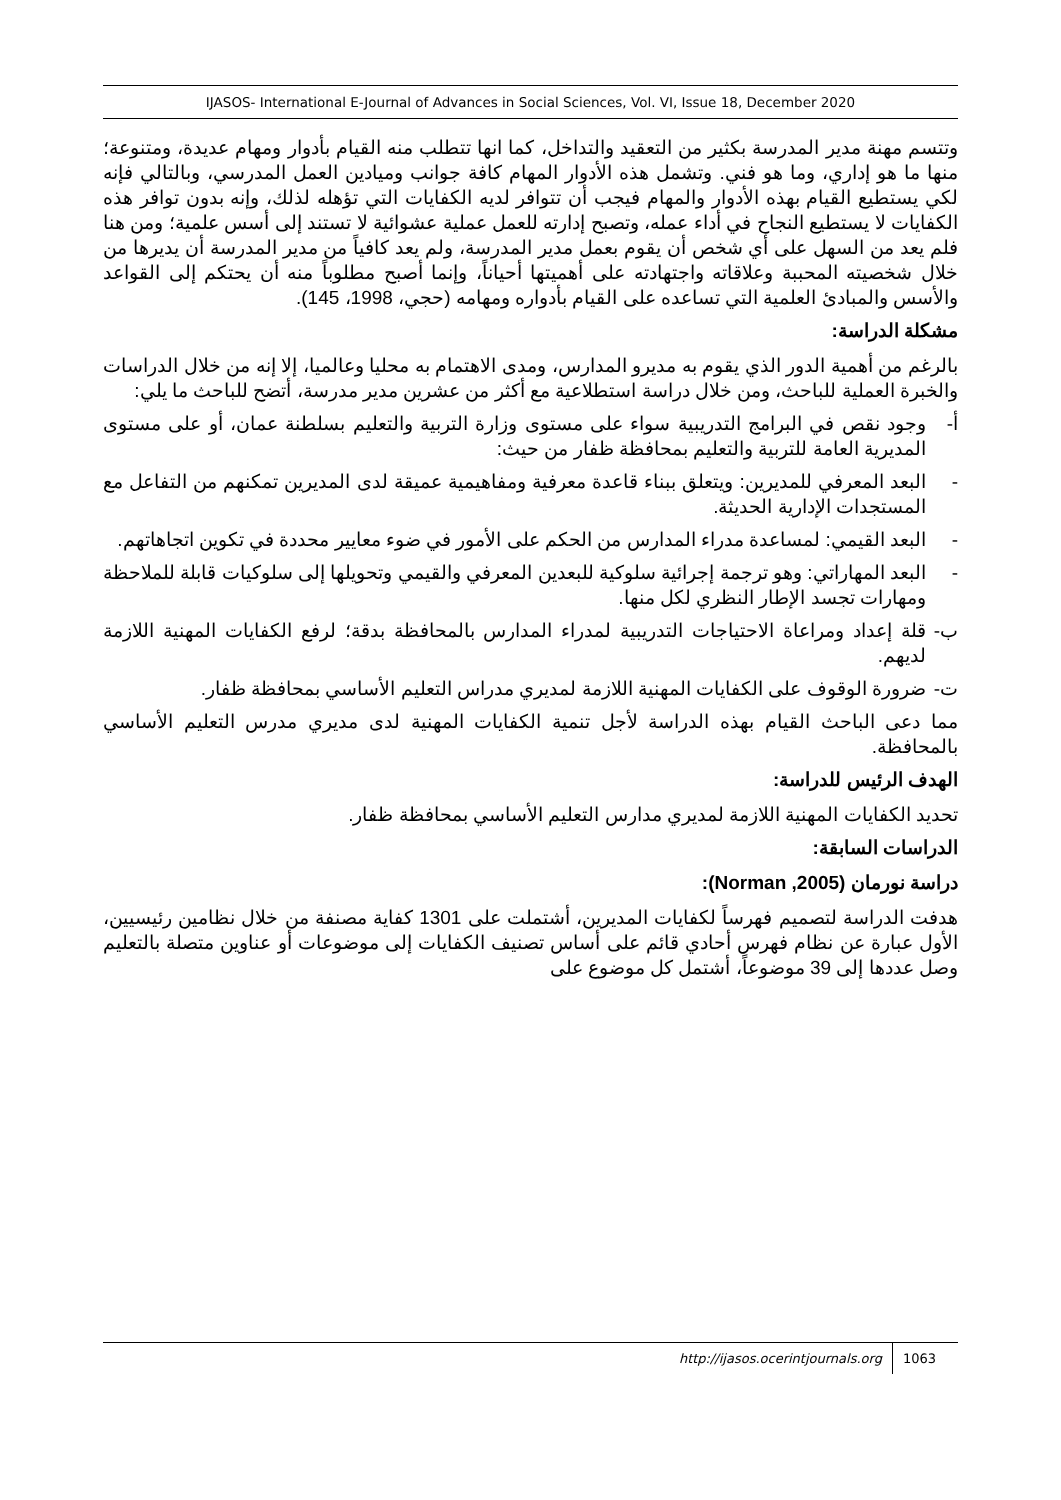IJASOS- International E-Journal of Advances in Social Sciences, Vol. VI, Issue 18, December 2020
وتتسم مهنة مدير المدرسة بكثير من التعقيد والتداخل، كما انها تتطلب منه القيام بأدوار ومهام عديدة، ومتنوعة؛ منها ما هو إداري، وما هو فني. وتشمل هذه الأدوار المهام كافة جوانب وميادين العمل المدرسي، وبالتالي فإنه لكي يستطيع القيام بهذه الأدوار والمهام فيجب أن تتوافر لديه الكفايات التي تؤهله لذلك، وإنه بدون توافر هذه الكفايات لا يستطيع النجاح في أداء عمله، وتصبح إدارته للعمل عملية عشوائية لا تستند إلى أسس علمية؛ ومن هنا فلم يعد من السهل على أي شخص أن يقوم بعمل مدير المدرسة، ولم يعد كافياً من مدير المدرسة أن يديرها من خلال شخصيته المحببة وعلاقاته واجتهادته على أهميتها أحياناً، وإنما أصبح مطلوباً منه أن يحتكم إلى القواعد والأسس والمبادئ العلمية التي تساعده على القيام بأدواره ومهامه (حجي، 1998، 145).
مشكلة الدراسة:
بالرغم من أهمية الدور الذي يقوم به مديرو المدارس، ومدى الاهتمام به محليا وعالميا، إلا إنه من خلال الدراسات والخبرة العملية للباحث، ومن خلال دراسة استطلاعية مع أكثر من عشرين مدير مدرسة، أتضح للباحث ما يلي:
أ- وجود نقص في البرامج التدريبية سواء على مستوى وزارة التربية والتعليم بسلطنة عمان، أو على مستوى المديرية العامة للتربية والتعليم بمحافظة ظفار من حيث:
- البعد المعرفي للمديرين: ويتعلق ببناء قاعدة معرفية ومفاهيمية عميقة لدى المديرين تمكنهم من التفاعل مع المستجدات الإدارية الحديثة.
- البعد القيمي: لمساعدة مدراء المدارس من الحكم على الأمور في ضوء معايير محددة في تكوين اتجاهاتهم.
- البعد المهاراتي: وهو ترجمة إجرائية سلوكية للبعدين المعرفي والقيمي وتحويلها إلى سلوكيات قابلة للملاحظة ومهارات تجسد الإطار النظري لكل منها.
ب- قلة إعداد ومراعاة الاحتياجات التدريبية لمدراء المدارس بالمحافظة بدقة؛ لرفع الكفايات المهنية اللازمة لديهم.
ت- ضرورة الوقوف على الكفايات المهنية اللازمة لمديري مدراس التعليم الأساسي بمحافظة ظفار.
مما دعى الباحث القيام بهذه الدراسة لأجل تنمية الكفايات المهنية لدى مديري مدرس التعليم الأساسي بالمحافظة.
الهدف الرئيس للدراسة:
تحديد الكفايات المهنية اللازمة لمديري مدارس التعليم الأساسي بمحافظة ظفار.
الدراسات السابقة:
دراسة نورمان (Norman ,2005):
هدفت الدراسة لتصميم فهرساً لكفايات المديرين، أشتملت على 1301 كفاية مصنفة من خلال نظامين رئيسيين، الأول عبارة عن نظام فهرس أحادي قائم على أساس تصنيف الكفايات إلى موضوعات أو عناوين متصلة بالتعليم وصل عددها إلى 39 موضوعاً، أشتمل كل موضوع على
http://ijasos.ocerintjournals.org 1063